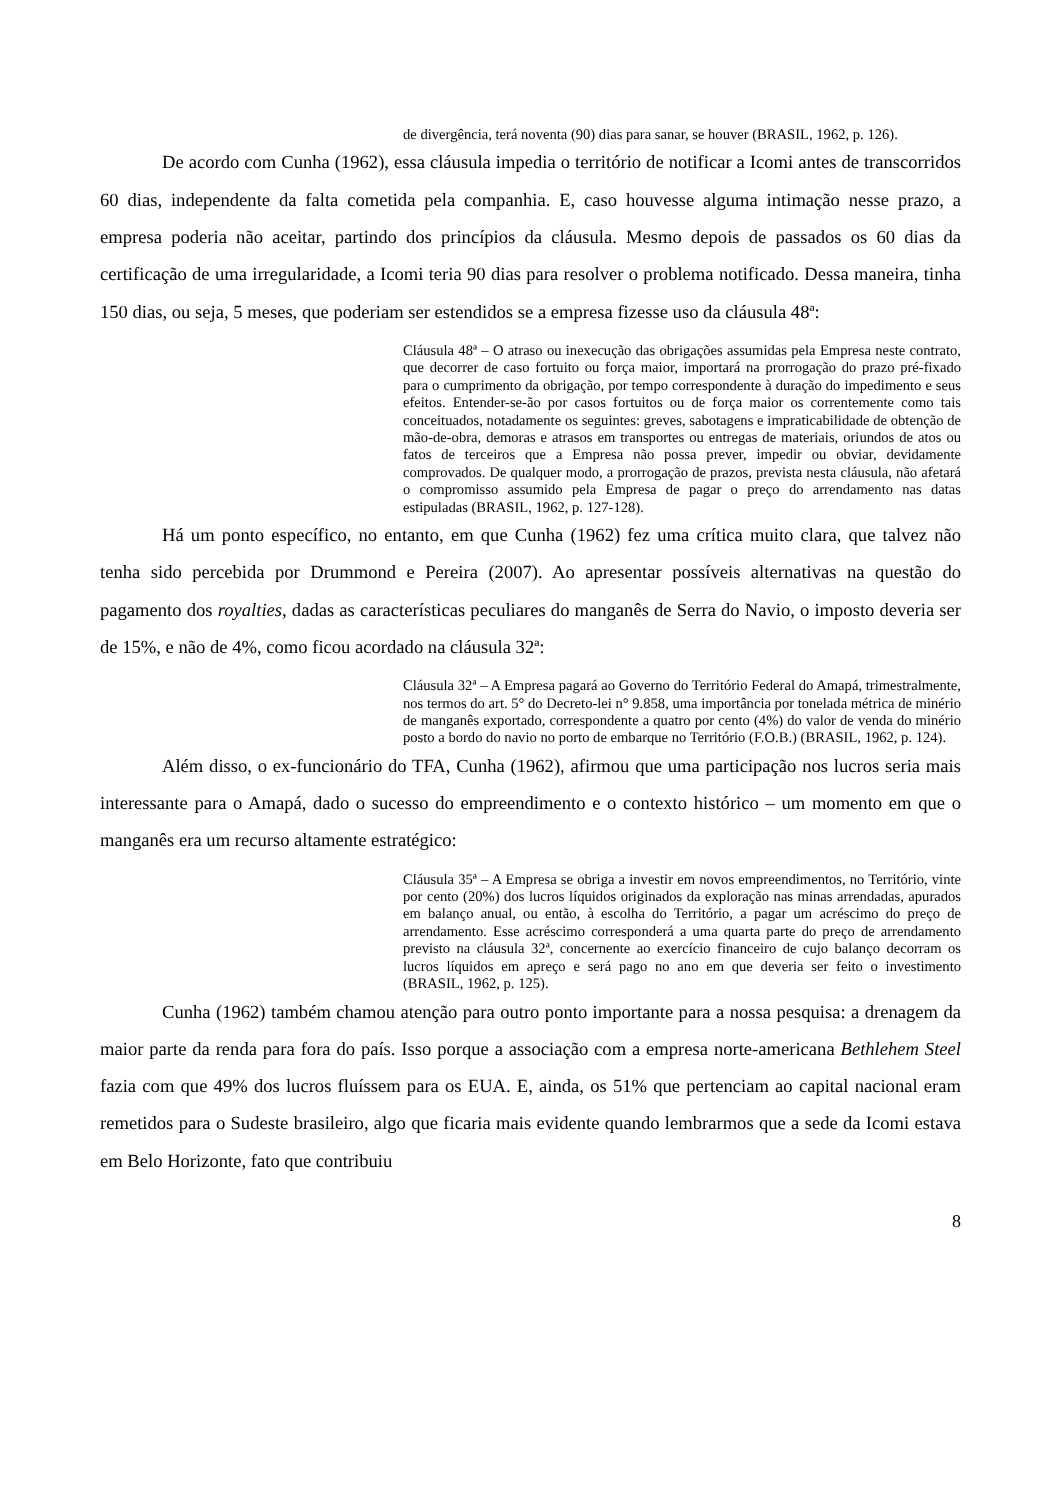de divergência, terá noventa (90) dias para sanar, se houver (BRASIL, 1962, p. 126).
De acordo com Cunha (1962), essa cláusula impedia o território de notificar a Icomi antes de transcorridos 60 dias, independente da falta cometida pela companhia. E, caso houvesse alguma intimação nesse prazo, a empresa poderia não aceitar, partindo dos princípios da cláusula. Mesmo depois de passados os 60 dias da certificação de uma irregularidade, a Icomi teria 90 dias para resolver o problema notificado. Dessa maneira, tinha 150 dias, ou seja, 5 meses, que poderiam ser estendidos se a empresa fizesse uso da cláusula 48ª:
Cláusula 48ª – O atraso ou inexecução das obrigações assumidas pela Empresa neste contrato, que decorrer de caso fortuito ou força maior, importará na prorrogação do prazo pré-fixado para o cumprimento da obrigação, por tempo correspondente à duração do impedimento e seus efeitos. Entender-se-ão por casos fortuitos ou de força maior os correntemente como tais conceituados, notadamente os seguintes: greves, sabotagens e impraticabilidade de obtenção de mão-de-obra, demoras e atrasos em transportes ou entregas de materiais, oriundos de atos ou fatos de terceiros que a Empresa não possa prever, impedir ou obviar, devidamente comprovados. De qualquer modo, a prorrogação de prazos, prevista nesta cláusula, não afetará o compromisso assumido pela Empresa de pagar o preço do arrendamento nas datas estipuladas (BRASIL, 1962, p. 127-128).
Há um ponto específico, no entanto, em que Cunha (1962) fez uma crítica muito clara, que talvez não tenha sido percebida por Drummond e Pereira (2007). Ao apresentar possíveis alternativas na questão do pagamento dos royalties, dadas as características peculiares do manganês de Serra do Navio, o imposto deveria ser de 15%, e não de 4%, como ficou acordado na cláusula 32ª:
Cláusula 32ª – A Empresa pagará ao Governo do Território Federal do Amapá, trimestralmente, nos termos do art. 5° do Decreto-lei n° 9.858, uma importância por tonelada métrica de minério de manganês exportado, correspondente a quatro por cento (4%) do valor de venda do minério posto a bordo do navio no porto de embarque no Território (F.O.B.) (BRASIL, 1962, p. 124).
Além disso, o ex-funcionário do TFA, Cunha (1962), afirmou que uma participação nos lucros seria mais interessante para o Amapá, dado o sucesso do empreendimento e o contexto histórico – um momento em que o manganês era um recurso altamente estratégico:
Cláusula 35ª – A Empresa se obriga a investir em novos empreendimentos, no Território, vinte por cento (20%) dos lucros líquidos originados da exploração nas minas arrendadas, apurados em balanço anual, ou então, à escolha do Território, a pagar um acréscimo do preço de arrendamento. Esse acréscimo corresponderá a uma quarta parte do preço de arrendamento previsto na cláusula 32ª, concernente ao exercício financeiro de cujo balanço decorram os lucros líquidos em apreço e será pago no ano em que deveria ser feito o investimento (BRASIL, 1962, p. 125).
Cunha (1962) também chamou atenção para outro ponto importante para a nossa pesquisa: a drenagem da maior parte da renda para fora do país. Isso porque a associação com a empresa norte-americana Bethlehem Steel fazia com que 49% dos lucros fluíssem para os EUA. E, ainda, os 51% que pertenciam ao capital nacional eram remetidos para o Sudeste brasileiro, algo que ficaria mais evidente quando lembrarmos que a sede da Icomi estava em Belo Horizonte, fato que contribuiu
8